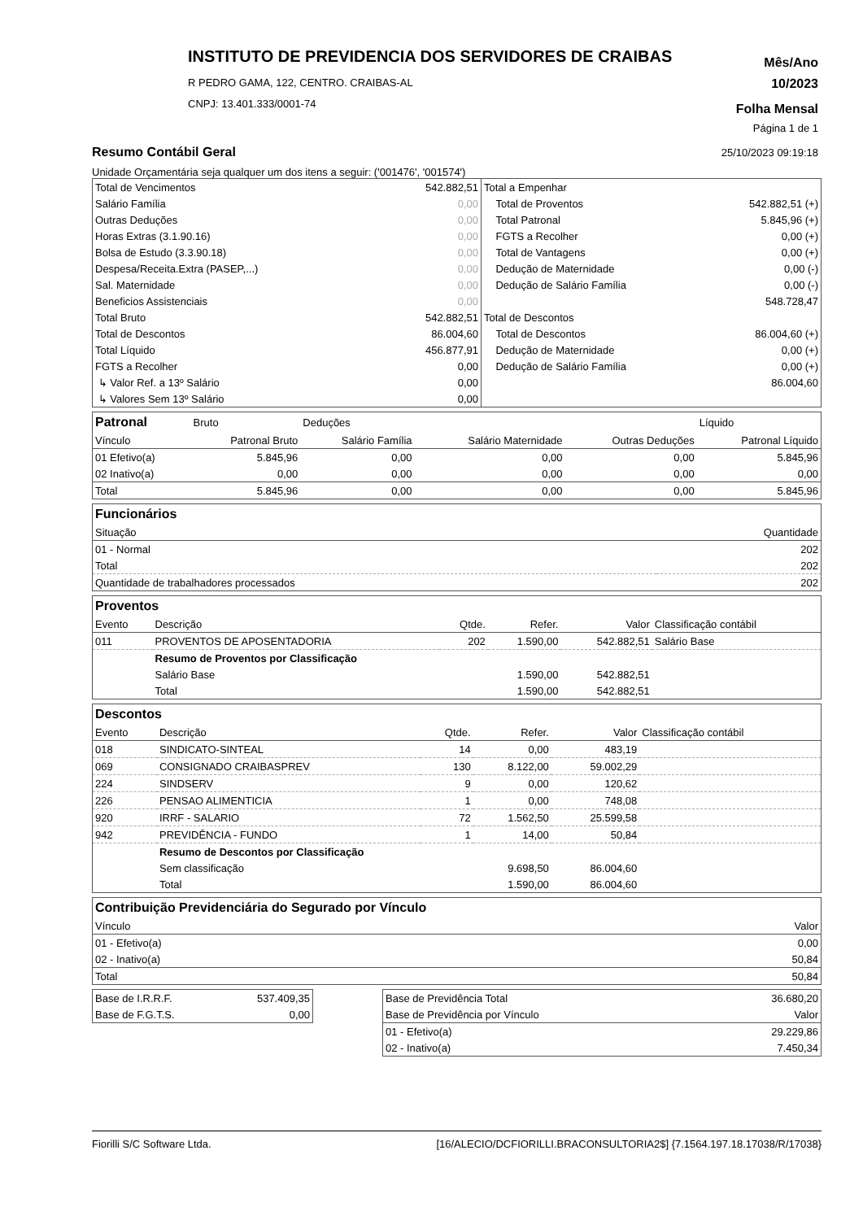INSTITUTO DE PREVIDENCIA DOS SERVIDORES DE CRAIBAS
R PEDRO GAMA, 122, CENTRO. CRAIBAS-AL
CNPJ: 13.401.333/0001-74
Mês/Ano
10/2023
Folha Mensal
Página 1 de 1
25/10/2023 09:19:18
Resumo Contábil Geral
Unidade Orçamentária seja qualquer um dos itens a seguir: ('001476', '001574')
| Total de Vencimentos | 542.882,51 |
| Salário Família | 0,00 |
| Outras Deduções | 0,00 |
| Horas Extras (3.1.90.16) | 0,00 |
| Bolsa de Estudo (3.3.90.18) | 0,00 |
| Despesa/Receita.Extra (PASEP,...) | 0,00 |
| Sal. Maternidade | 0,00 |
| Beneficios Assistenciais | 0,00 |
| Total Bruto | 542.882,51 |
| Total de Descontos | 86.004,60 |
| Total Líquido | 456.877,91 |
| FGTS a Recolher | 0,00 |
| ↳ Valor Ref. a 13º Salário | 0,00 |
| ↳ Valores Sem 13º Salário | 0,00 |
| Total a Empenhar | |
| Total de Proventos | 542.882,51 (+) |
| Total Patronal | 5.845,96 (+) |
| FGTS a Recolher | 0,00 (+) |
| Total de Vantagens | 0,00 (+) |
| Dedução de Maternidade | 0,00 (-) |
| Dedução de Salário Família | 0,00 (-) |
| | 548.728,47 |
| Total de Descontos | |
| Total de Descontos | 86.004,60 (+) |
| Dedução de Maternidade | 0,00 (+) |
| Dedução de Salário Família | 0,00 (+) |
| | 86.004,60 |
| Patronal | Bruto | Deduções | | | Líquido |
| Vínculo | Patronal Bruto | Salário Família | Salário Maternidade | Outras Deduções | Patronal Líquido |
| 01 Efetivo(a) | 5.845,96 | 0,00 | 0,00 | 0,00 | 5.845,96 |
| 02 Inativo(a) | 0,00 | 0,00 | 0,00 | 0,00 | 0,00 |
| Total | 5.845,96 | 0,00 | 0,00 | 0,00 | 5.845,96 |
Funcionários
| Situação | Quantidade |
| 01 - Normal | 202 |
| Total | 202 |
| Quantidade de trabalhadores processados | 202 |
Proventos
| Evento | Descrição | Qtde. | Refer. | Valor | Classificação contábil |
| 011 | PROVENTOS DE APOSENTADORIA | 202 | 1.590,00 | 542.882,51 | Salário Base |
| | Resumo de Proventos por Classificação | | | | |
| | Salário Base | | 1.590,00 | 542.882,51 | |
| | Total | | 1.590,00 | 542.882,51 | |
Descontos
| Evento | Descrição | Qtde. | Refer. | Valor | Classificação contábil |
| 018 | SINDICATO-SINTEAL | 14 | 0,00 | 483,19 | |
| 069 | CONSIGNADO CRAIBASPREV | 130 | 8.122,00 | 59.002,29 | |
| 224 | SINDSERV | 9 | 0,00 | 120,62 | |
| 226 | PENSAO ALIMENTICIA | 1 | 0,00 | 748,08 | |
| 920 | IRRF - SALARIO | 72 | 1.562,50 | 25.599,58 | |
| 942 | PREVIDÊNCIA - FUNDO | 1 | 14,00 | 50,84 | |
| | Resumo de Descontos por Classificação | | | | |
| | Sem classificação | | 9.698,50 | 86.004,60 | |
| | Total | | 1.590,00 | 86.004,60 | |
Contribuição Previdenciária do Segurado por Vínculo
| Vínculo | Valor |
| 01 - Efetivo(a) | 0,00 |
| 02 - Inativo(a) | 50,84 |
| Total | 50,84 |
| Base de I.R.R.F. | 537.409,35 |
| Base de F.G.T.S. | 0,00 |
| Base de Previdência Total | 36.680,20 |
| Base de Previdência por Vínculo | Valor |
| 01 - Efetivo(a) | 29.229,86 |
| 02 - Inativo(a) | 7.450,34 |
Fiorilli S/C Software Ltda. [16/ALECIO/DCFIORILLI.BRACONSULTORIA2$] {7.1564.197.18.17038/R/17038}